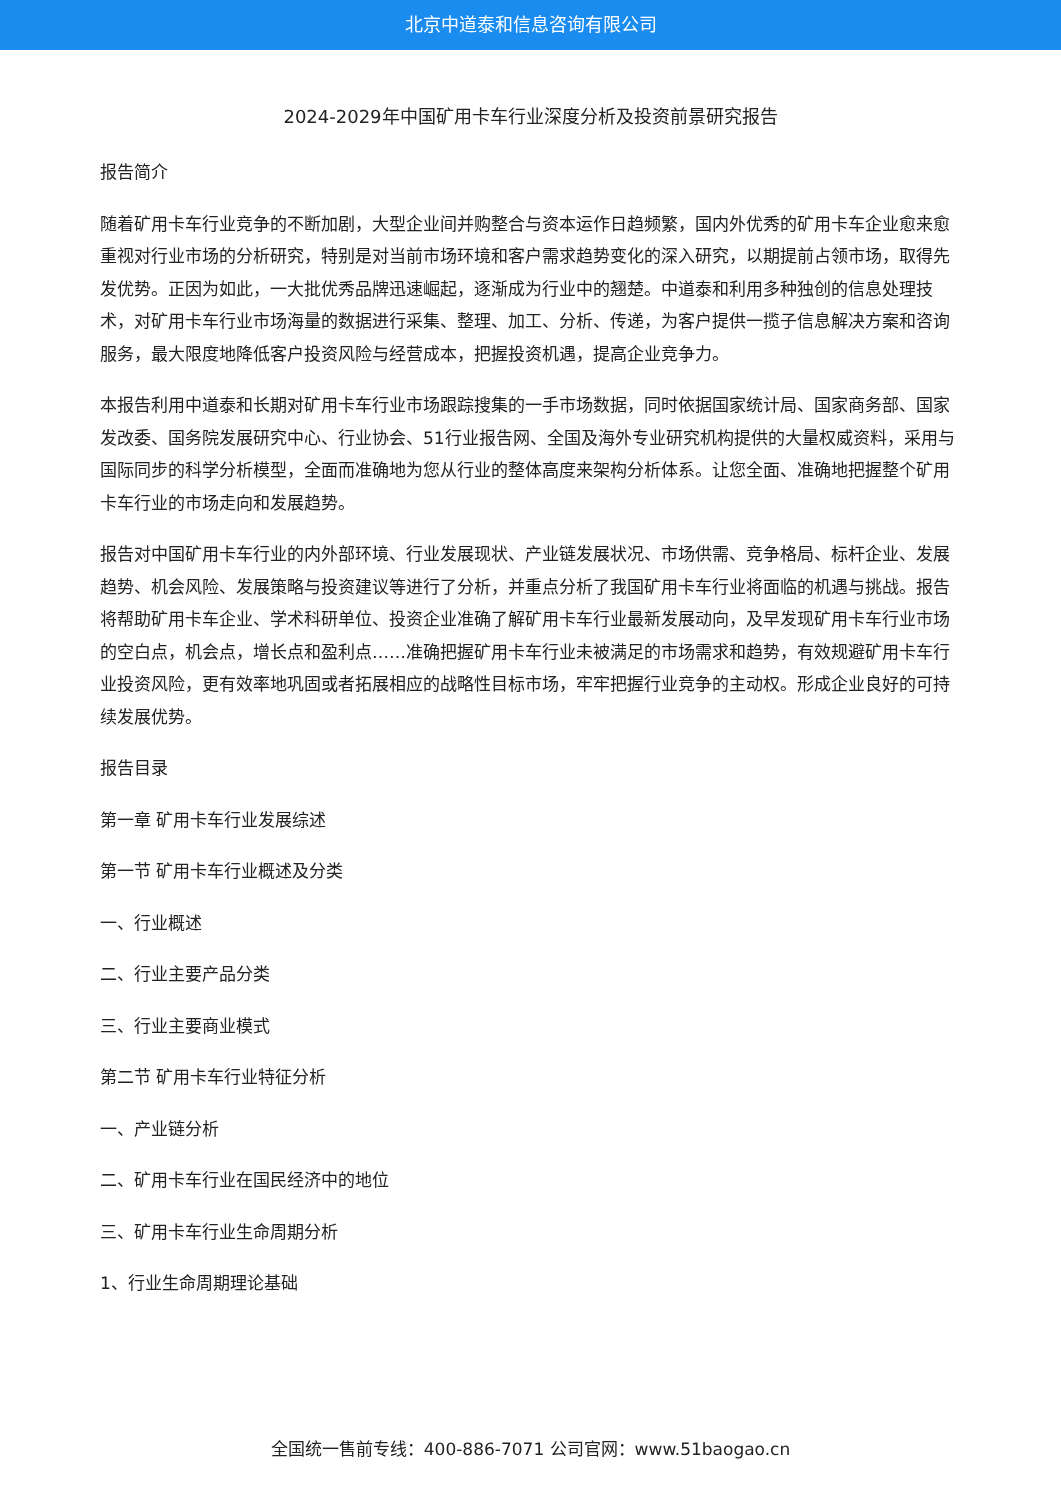北京中道泰和信息咨询有限公司
2024-2029年中国矿用卡车行业深度分析及投资前景研究报告
报告简介
随着矿用卡车行业竞争的不断加剧，大型企业间并购整合与资本运作日趋频繁，国内外优秀的矿用卡车企业愈来愈重视对行业市场的分析研究，特别是对当前市场环境和客户需求趋势变化的深入研究，以期提前占领市场，取得先发优势。正因为如此，一大批优秀品牌迅速崛起，逐渐成为行业中的翘楚。中道泰和利用多种独创的信息处理技术，对矿用卡车行业市场海量的数据进行采集、整理、加工、分析、传递，为客户提供一揽子信息解决方案和咨询服务，最大限度地降低客户投资风险与经营成本，把握投资机遇，提高企业竞争力。
本报告利用中道泰和长期对矿用卡车行业市场跟踪搜集的一手市场数据，同时依据国家统计局、国家商务部、国家发改委、国务院发展研究中心、行业协会、51行业报告网、全国及海外专业研究机构提供的大量权威资料，采用与国际同步的科学分析模型，全面而准确地为您从行业的整体高度来架构分析体系。让您全面、准确地把握整个矿用卡车行业的市场走向和发展趋势。
报告对中国矿用卡车行业的内外部环境、行业发展现状、产业链发展状况、市场供需、竞争格局、标杆企业、发展趋势、机会风险、发展策略与投资建议等进行了分析，并重点分析了我国矿用卡车行业将面临的机遇与挑战。报告将帮助矿用卡车企业、学术科研单位、投资企业准确了解矿用卡车行业最新发展动向，及早发现矿用卡车行业市场的空白点，机会点，增长点和盈利点……准确把握矿用卡车行业未被满足的市场需求和趋势，有效规避矿用卡车行业投资风险，更有效率地巩固或者拓展相应的战略性目标市场，牢牢把握行业竞争的主动权。形成企业良好的可持续发展优势。
报告目录
第一章 矿用卡车行业发展综述
第一节 矿用卡车行业概述及分类
一、行业概述
二、行业主要产品分类
三、行业主要商业模式
第二节 矿用卡车行业特征分析
一、产业链分析
二、矿用卡车行业在国民经济中的地位
三、矿用卡车行业生命周期分析
1、行业生命周期理论基础
全国统一售前专线：400-886-7071 公司官网：www.51baogao.cn